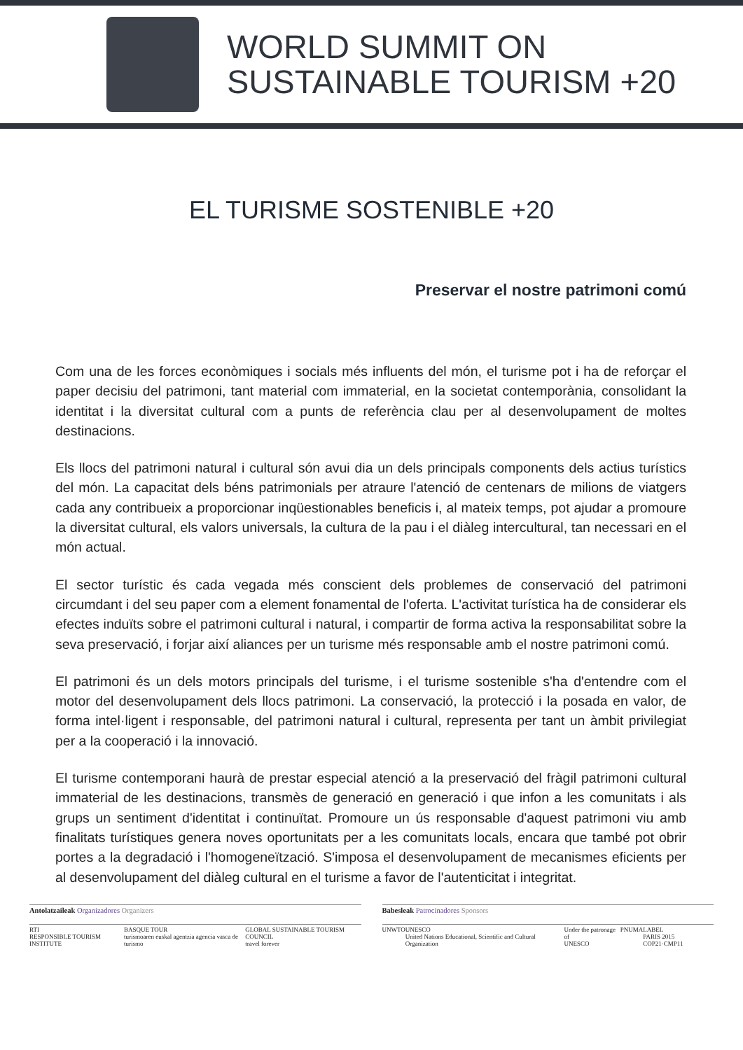WORLD SUMMIT ON
SUSTAINABLE TOURISM +20
EL TURISME SOSTENIBLE +20
Preservar el nostre patrimoni comú
Com una de les forces econòmiques i socials més influents del món, el turisme pot i ha de reforçar el paper decisiu del patrimoni, tant material com immaterial, en la societat contemporània, consolidant la identitat i la diversitat cultural com a punts de referència clau per al desenvolupament de moltes destinacions.
Els llocs del patrimoni natural i cultural són avui dia un dels principals components dels actius turístics del món. La capacitat dels béns patrimonials per atraure l'atenció de centenars de milions de viatgers cada any contribueix a proporcionar inqüestionables beneficis i, al mateix temps, pot ajudar a promoure la diversitat cultural, els valors universals, la cultura de la pau i el diàleg intercultural, tan necessari en el món actual.
El sector turístic és cada vegada més conscient dels problemes de conservació del patrimoni circumdant i del seu paper com a element fonamental de l'oferta. L'activitat turística ha de considerar els efectes induïts sobre el patrimoni cultural i natural, i compartir de forma activa la responsabilitat sobre la seva preservació, i forjar així aliances per un turisme més responsable amb el nostre patrimoni comú.
El patrimoni és un dels motors principals del turisme, i el turisme sostenible s'ha d'entendre com el motor del desenvolupament dels llocs patrimoni. La conservació, la protecció i la posada en valor, de forma intel·ligent i responsable, del patrimoni natural i cultural, representa per tant un àmbit privilegiat per a la cooperació i la innovació.
El turisme contemporani haurà de prestar especial atenció a la preservació del fràgil patrimoni cultural immaterial de les destinacions, transmès de generació en generació i que infon a les comunitats i als grups un sentiment d'identitat i continuïtat. Promoure un ús responsable d'aquest patrimoni viu amb finalitats turístiques genera noves oportunitats per a les comunitats locals, encara que també pot obrir portes a la degradació i l'homogeneïtzació. S'imposa el desenvolupament de mecanismes eficients per al desenvolupament del diàleg cultural en el turisme a favor de l'autenticitat i integritat.
Antolatzaileak Organizadores Organizers
RTI
RESPONSIBLE TOURISM INSTITUTE BASQUE TOUR
turismoaren euskal agentzia agencia vasca de turismo GLOBAL SUSTAINABLE TOURISM COUNCIL
travel forever
Babesleak Patrocinadores Sponsors
UNWTO UNESCO
United Nations Educational, Scientific and Cultural Organization Under the patronage of
UNESCO PNUMA LABEL
PARIS 2015 COP21·CMP11